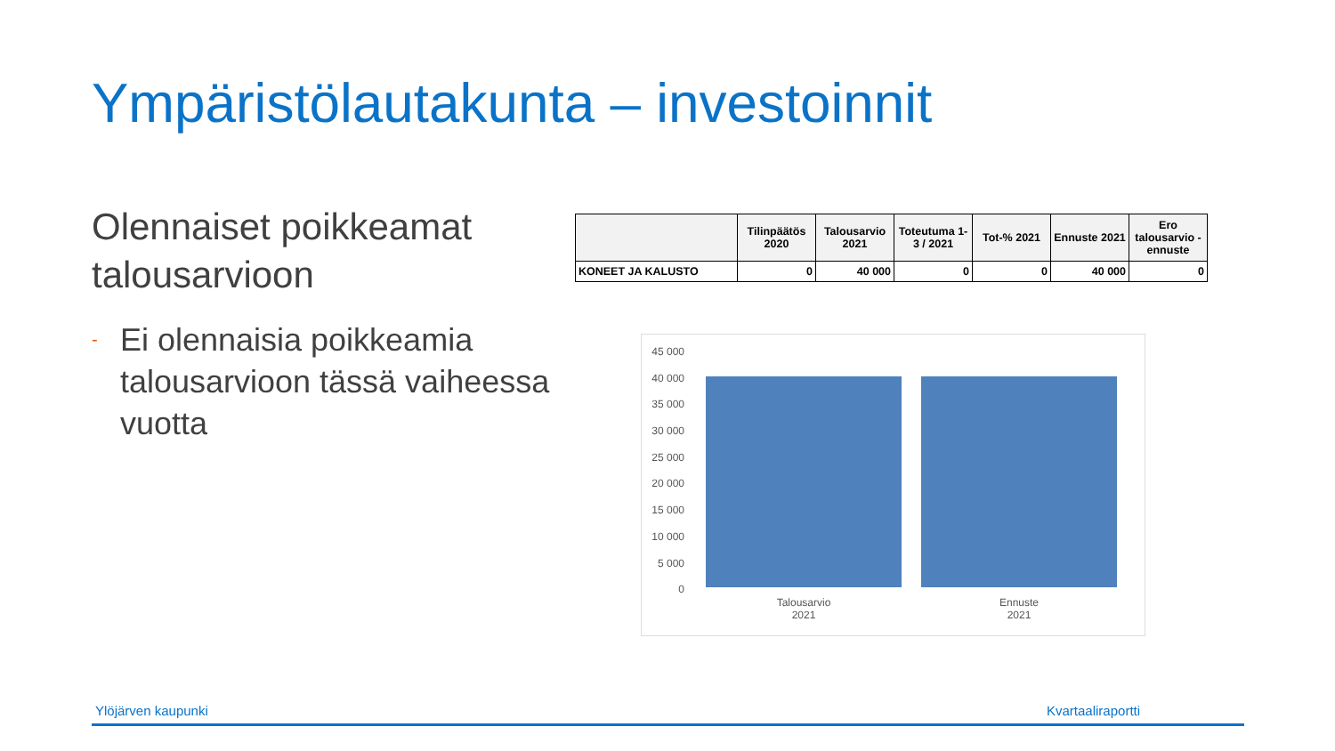Ympäristölautakunta – investoinnit
Olennaiset poikkeamat talousarvioon
- Ei olennaisia poikkeamia talousarvioon tässä vaiheessa vuotta
| | Tilinpäätös 2020 | Talousarvio 2021 | Toteutuma 1-3 / 2021 | Tot-% 2021 | Ennuste 2021 | Ero talousarvio - ennuste |
| --- | --- | --- | --- | --- | --- | --- |
| KONEET JA KALUSTO | 0 | 40 000 | 0 | 0 | 40 000 | 0 |
45 000
40 000
35 000
30 000
25 000
20 000
15 000
10 000
5 000
0
Talousarvio
2021
Ennuste
2021
Ylöjärven kaupunki Kvartaaliraportti